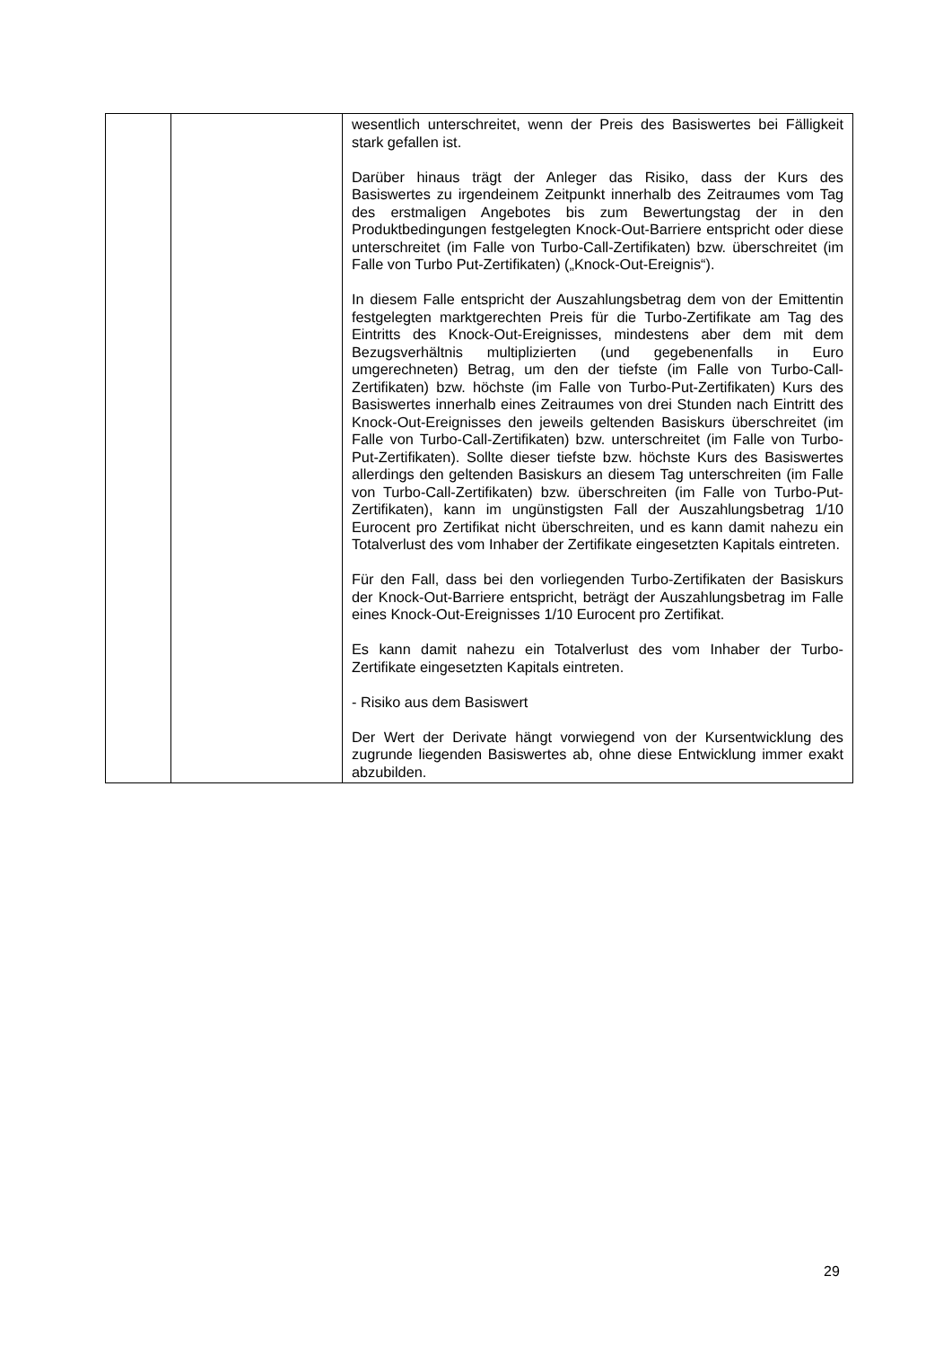| | | wesentlich unterschreitet, wenn der Preis des Basiswertes bei Fälligkeit stark gefallen ist. Darüber hinaus trägt der Anleger das Risiko, dass der Kurs des Basiswertes zu irgendeinem Zeitpunkt innerhalb des Zeitraumes vom Tag des erstmaligen Angebotes bis zum Bewertungstag der in den Produktbedingungen festgelegten Knock-Out-Barriere entspricht oder diese unterschreitet (im Falle von Turbo-Call-Zertifikaten) bzw. überschreitet (im Falle von Turbo Put-Zertifikaten) („Knock-Out-Ereignis“). In diesem Falle entspricht der Auszahlungsbetrag dem von der Emittentin festgelegten marktgerechten Preis für die Turbo-Zertifikate am Tag des Eintritts des Knock-Out-Ereignisses, mindestens aber dem mit dem Bezugsverhältnis multiplizierten (und gegebenenfalls in Euro umgerechneten) Betrag, um den der tiefste (im Falle von Turbo-Call-Zertifikaten) bzw. höchste (im Falle von Turbo-Put-Zertifikaten) Kurs des Basiswertes innerhalb eines Zeitraumes von drei Stunden nach Eintritt des Knock-Out-Ereignisses den jeweils geltenden Basiskurs überschreitet (im Falle von Turbo-Call-Zertifikaten) bzw. unterschreitet (im Falle von Turbo-Put-Zertifikaten). Sollte dieser tiefste bzw. höchste Kurs des Basiswertes allerdings den geltenden Basiskurs an diesem Tag unterschreiten (im Falle von Turbo-Call-Zertifikaten) bzw. überschreiten (im Falle von Turbo-Put-Zertifikaten), kann im ungünstigsten Fall der Auszahlungsbetrag 1/10 Eurocent pro Zertifikat nicht überschreiten, und es kann damit nahezu ein Totalverlust des vom Inhaber der Zertifikate eingesetzten Kapitals eintreten. Für den Fall, dass bei den vorliegenden Turbo-Zertifikaten der Basiskurs der Knock-Out-Barriere entspricht, beträgt der Auszahlungsbetrag im Falle eines Knock-Out-Ereignisses 1/10 Eurocent pro Zertifikat. Es kann damit nahezu ein Totalverlust des vom Inhaber der Turbo-Zertifikate eingesetzten Kapitals eintreten. - Risiko aus dem Basiswert Der Wert der Derivate hängt vorwiegend von der Kursentwicklung des zugrunde liegenden Basiswertes ab, ohne diese Entwicklung immer exakt abzubilden. |
29